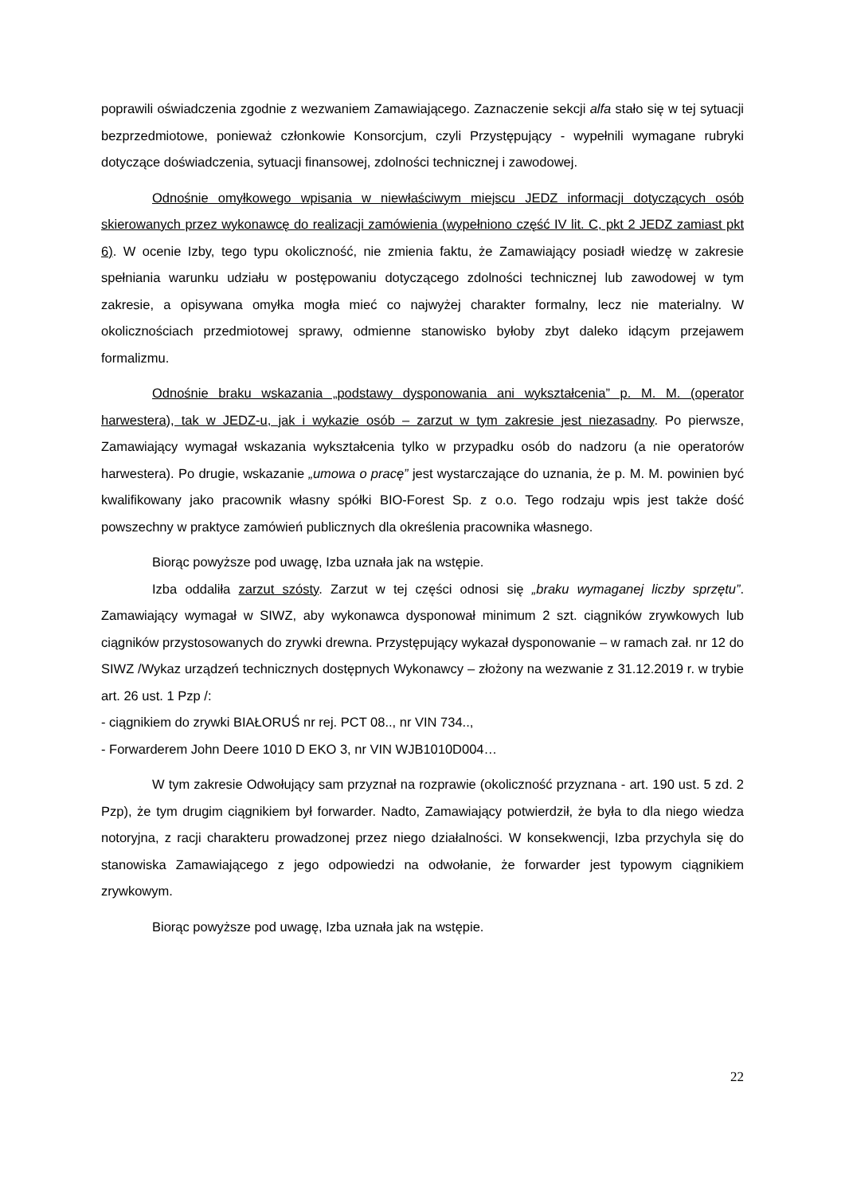poprawili oświadczenia zgodnie z wezwaniem Zamawiającego. Zaznaczenie sekcji alfa stało się w tej sytuacji bezprzedmiotowe, ponieważ członkowie Konsorcjum, czyli Przystępujący - wypełnili wymagane rubryki dotyczące doświadczenia, sytuacji finansowej, zdolności technicznej i zawodowej.
Odnośnie omyłkowego wpisania w niewłaściwym miejscu JEDZ informacji dotyczących osób skierowanych przez wykonawcę do realizacji zamówienia (wypełniono część IV lit. C, pkt 2 JEDZ zamiast pkt 6). W ocenie Izby, tego typu okoliczność, nie zmienia faktu, że Zamawiający posiadł wiedzę w zakresie spełniania warunku udziału w postępowaniu dotyczącego zdolności technicznej lub zawodowej w tym zakresie, a opisywana omyłka mogła mieć co najwyżej charakter formalny, lecz nie materialny. W okolicznościach przedmiotowej sprawy, odmienne stanowisko byłoby zbyt daleko idącym przejawem formalizmu.
Odnośnie braku wskazania „podstawy dysponowania ani wykształcenia” p. M. M. (operator harwestera), tak w JEDZ-u, jak i wykazie osób – zarzut w tym zakresie jest niezasadny. Po pierwsze, Zamawiający wymagał wskazania wykształcenia tylko w przypadku osób do nadzoru (a nie operatorów harwestera). Po drugie, wskazanie „umowa o pracę” jest wystarczające do uznania, że p. M. M. powinien być kwalifikowany jako pracownik własny spółki BIO-Forest Sp. z o.o. Tego rodzaju wpis jest także dość powszechny w praktyce zamówień publicznych dla określenia pracownika własnego.
Biorąc powyższe pod uwagę, Izba uznała jak na wstępie.
Izba oddaliła zarzut szósty. Zarzut w tej części odnosi się „braku wymaganej liczby sprzętu”. Zamawiający wymagał w SIWZ, aby wykonawca dysponował minimum 2 szt. ciągników zrywkowych lub ciągników przystosowanych do zrywki drewna. Przystępujący wykazał dysponowanie – w ramach zał. nr 12 do SIWZ /Wykaz urządzeń technicznych dostępnych Wykonawcy – złożony na wezwanie z 31.12.2019 r. w trybie art. 26 ust. 1 Pzp /:
- ciągnikiem do zrywki BIAŁORUŚ nr rej. PCT 08.., nr VIN 734..,
- Forwarderem John Deere 1010 D EKO 3, nr VIN WJB1010D004…
W tym zakresie Odwołujący sam przyznał na rozprawie (okoliczność przyznana - art. 190 ust. 5 zd. 2 Pzp), że tym drugim ciągnikiem był forwarder. Nadto, Zamawiający potwierdził, że była to dla niego wiedza notoryjna, z racji charakteru prowadzonej przez niego działalności. W konsekwencji, Izba przychyla się do stanowiska Zamawiającego z jego odpowiedzi na odwołanie, że forwarder jest typowym ciągnikiem zrywkowym.
Biorąc powyższe pod uwagę, Izba uznała jak na wstępie.
22